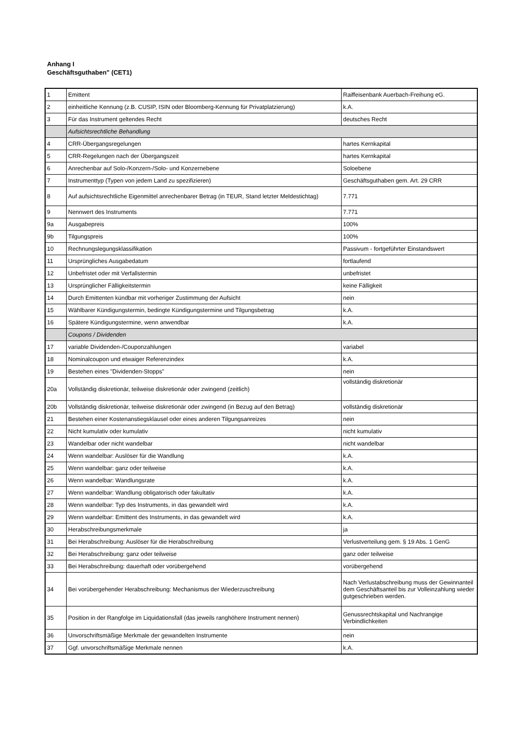Anhang I
Geschäftsguthaben" (CET1)
| 1 | Emittent | Raiffeisenbank Auerbach-Freihung eG. |
| 2 | einheitliche Kennung (z.B. CUSIP, ISIN oder Bloomberg-Kennung für Privatplatzierung) | k.A. |
| 3 | Für das Instrument geltendes Recht | deutsches Recht |
| | Aufsichtsrechtliche Behandlung | |
| 4 | CRR-Übergangsregelungen | hartes Kernkapital |
| 5 | CRR-Regelungen nach der Übergangszeit | hartes Kernkapital |
| 6 | Anrechenbar auf Solo-/Konzern-/Solo- und Konzernebene | Soloebene |
| 7 | Instrumenttyp (Typen von jedem Land zu spezifizieren) | Geschäftsguthaben gem. Art. 29 CRR |
| 8 | Auf aufsichtsrechtliche Eigenmittel anrechenbarer Betrag (in TEUR, Stand letzter Meldestichtag) | 7.771 |
| 9 | Nennwert des Instruments | 7.771 |
| 9a | Ausgabepreis | 100% |
| 9b | Tilgungspreis | 100% |
| 10 | Rechnungslegungsklassifikation | Passivum - fortgeführter Einstandswert |
| 11 | Ursprüngliches Ausgabedatum | fortlaufend |
| 12 | Unbefristet oder mit Verfallstermin | unbefristet |
| 13 | Ursprünglicher Fälligkeitstermin | keine Fälligkeit |
| 14 | Durch Emittenten kündbar mit vorheriger Zustimmung der Aufsicht | nein |
| 15 | Wählbarer Kündigungstermin, bedingte Kündigungstermine und Tilgungsbetrag | k.A. |
| 16 | Spätere Kündigungstermine, wenn anwendbar | k.A. |
| | Coupons / Dividenden | |
| 17 | variable Dividenden-/Couponzahlungen | variabel |
| 18 | Nominalcoupon und etwaiger Referenzindex | k.A. |
| 19 | Bestehen eines "Dividenden-Stopps" | nein |
| 20a | Vollständig diskretionär, teilweise diskretionär oder zwingend (zeitlich) | vollständig diskretionär |
| 20b | Vollständig diskretionär, teilweise diskretionär oder zwingend (in Bezug auf den Betrag) | vollständig diskretionär |
| 21 | Bestehen einer Kostenanstiegsklausel oder eines anderen Tilgungsanreizes | nein |
| 22 | Nicht kumulativ oder kumulativ | nicht kumulativ |
| 23 | Wandelbar oder nicht wandelbar | nicht wandelbar |
| 24 | Wenn wandelbar: Auslöser für die Wandlung | k.A. |
| 25 | Wenn wandelbar: ganz oder teilweise | k.A. |
| 26 | Wenn wandelbar: Wandlungsrate | k.A. |
| 27 | Wenn wandelbar: Wandlung obligatorisch oder fakultativ | k.A. |
| 28 | Wenn wandelbar: Typ des Instruments, in das gewandelt wird | k.A. |
| 29 | Wenn wandelbar: Emittent des Instruments, in das gewandelt wird | k.A. |
| 30 | Herabschreibungsmerkmale | ja |
| 31 | Bei Herabschreibung: Auslöser für die Herabschreibung | Verlustverteilung gem. § 19 Abs. 1 GenG |
| 32 | Bei Herabschreibung: ganz oder teilweise | ganz oder teilweise |
| 33 | Bei Herabschreibung: dauerhaft oder vorübergehend | vorübergehend |
| 34 | Bei vorübergehender Herabschreibung: Mechanismus der Wiederzuschreibung | Nach Verlustabschreibung muss der Gewinnanteil dem Geschäftsanteil bis zur Volleinzahlung wieder gutgeschrieben werden. |
| 35 | Position in der Rangfolge im Liquidationsfall (das jeweils ranghöhere Instrument nennen) | Genussrechtskapital und Nachrangige Verbindlichkeiten |
| 36 | Unvorschriftsmäßige Merkmale der gewandelten Instrumente | nein |
| 37 | Ggf. unvorschriftsmäßige Merkmale nennen | k.A. |